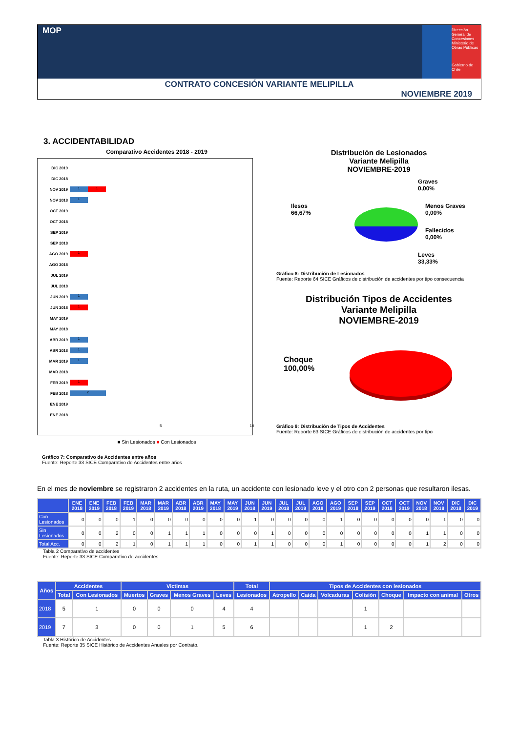MOP
Dirección General de Concesiones
Ministerio de Obras Públicas
Gobierno de Chile
CONTRATO CONCESIÓN VARIANTE MELIPILLA
NOVIEMBRE 2019
3. ACCIDENTABILIDAD
Comparativo Accidentes 2018 - 2019
DIC 2019
DIC 2018
NOV 2019 1 1
NOV 2018 1
OCT 2019
OCT 2018
SEP 2019
SEP 2018
AGO 2019 1
AGO 2018
JUL 2019
JUL 2018
JUN 2019 1
JUN 2018 1
MAY 2019
MAY 2018
ABR 2019 1
ABR 2018 1
MAR 2019 1
MAR 2018
FEB 2019 1
FEB 2018 2
ENE 2019
ENE 2018
5 10
■ Sin Lesionados ■ Con Lesionados
Gráfico 7: Comparativo de Accidentes entre años
Fuente: Reporte 33 SICE Comparativo de Accidentes entre años
Distribución de Lesionados
Variante Melipilla
NOVIEMBRE-2019
Graves
0,00%
Ilesos
66,67%
Menos Graves
0,00%
Fallecidos
0,00%
Leves
33,33%
Gráfico 8: Distribución de Lesionados
Fuente: Reporte 64 SICE Gráficos de distribución de accidentes por tipo consecuencia
Distribución Tipos de Accidentes
Variante Melipilla
NOVIEMBRE-2019
Choque
100,00%
Gráfico 9: Distribución de Tipos de Accidentes
Fuente: Reporte 63 SICE Gráficos de distribución de accidentes por tipo
En el mes de noviembre se registraron 2 accidentes en la ruta, un accidente con lesionado leve y el otro con 2 personas que resultaron ilesas.
| | ENE 2018 | ENE 2019 | FEB 2018 | FEB 2019 | MAR 2018 | MAR 2019 | ABR 2018 | ABR 2019 | MAY 2018 | MAY 2019 | JUN 2018 | JUN 2019 | JUL 2018 | JUL 2019 | AGO 2018 | AGO 2019 | SEP 2018 | SEP 2019 | OCT 2018 | OCT 2019 | NOV 2018 | NOV 2019 | DIC 2018 | DIC 2019 |
| --- | --- | --- | --- | --- | --- | --- | --- | --- | --- | --- | --- | --- | --- | --- | --- | --- | --- | --- | --- | --- | --- | --- | --- | --- |
| Con Lesionados | 0 | 0 | 0 | 1 | 0 | 0 | 0 | 0 | 0 | 0 | 1 | 0 | 0 | 0 | 0 | 1 | 0 | 0 | 0 | 0 | 0 | 1 | 0 | 0 |
| Sin Lesionados | 0 | 0 | 2 | 0 | 0 | 1 | 1 | 1 | 0 | 0 | 0 | 1 | 0 | 0 | 0 | 0 | 0 | 0 | 0 | 0 | 1 | 1 | 0 | 0 |
| Total Acc. | 0 | 0 | 2 | 1 | 0 | 1 | 1 | 1 | 0 | 0 | 1 | 1 | 0 | 0 | 0 | 1 | 0 | 0 | 0 | 0 | 1 | 2 | 0 | 0 |
Tabla 2 Comparativo de accidentes
Fuente: Reporte 33 SICE Comparativo de accidentes
| Años | Accidentes | | Victimas | | | | Total | Tipos de Accidentes con lesionados | | | | | | |
| --- | --- | --- | --- | --- | --- | --- | --- | --- | --- | --- | --- | --- | --- | --- |
| | Total | Con Lesionados | Muertos | Graves | Menos Graves | Leves | Lesionados | Atropello | Caida | Volcaduras | Colisión | Choque | Impacto con animal | Otros |
| 2018 | 5 | 1 | 0 | 0 | 0 | 4 | 4 | | | | 1 | | | |
| 2019 | 7 | 3 | 0 | 0 | 1 | 5 | 6 | | | | 1 | 2 | | |
Tabla 3 Histórico de Accidentes
Fuente: Reporte 35 SICE Histórico de Accidentes Anuales por Contrato.